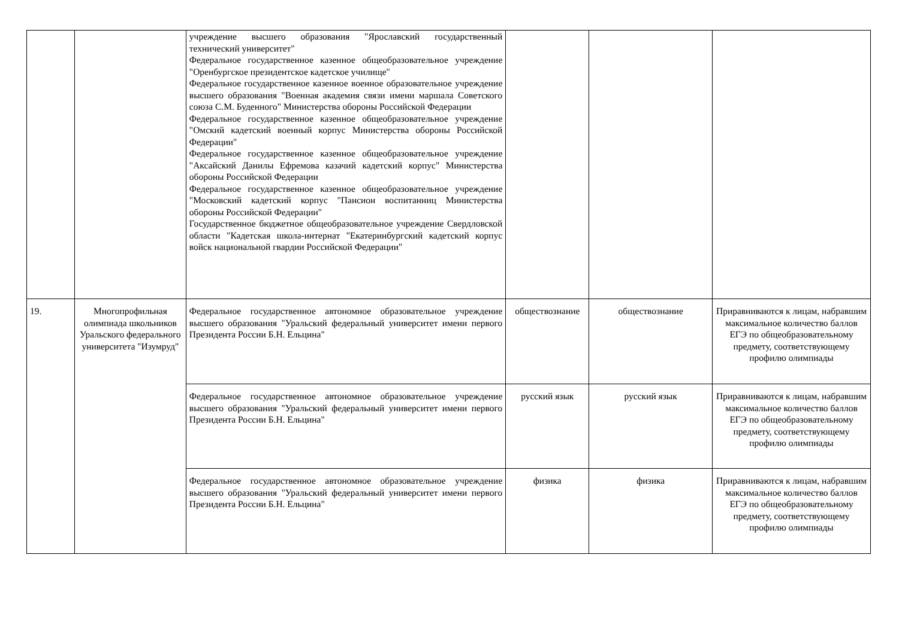| | | учреждение высшего образования "Ярославский государственный технический университет" Федеральное государственное казенное общеобразовательное учреждение "Оренбургское президентское кадетское училище" Федеральное государственное казенное военное образовательное учреждение высшего образования "Военная академия связи имени маршала Советского союза С.М. Буденного" Министерства обороны Российской Федерации Федеральное государственное казенное общеобразовательное учреждение "Омский кадетский военный корпус Министерства обороны Российской Федерации" Федеральное государственное казенное общеобразовательное учреждение "Аксайский Данилы Ефремова казачий кадетский корпус" Министерства обороны Российской Федерации Федеральное государственное казенное общеобразовательное учреждение "Московский кадетский корпус "Пансион воспитанниц Министерства обороны Российской Федерации" Государственное бюджетное общеобразовательное учреждение Свердловской области "Кадетская школа-интернат "Екатеринбургский кадетский корпус войск национальной гвардии Российской Федерации" | | | |
| 19. | Многопрофильная олимпиада школьников Уральского федерального университета "Изумруд" | Федеральное государственное автономное образовательное учреждение высшего образования "Уральский федеральный университет имени первого Президента России Б.Н. Ельцина" | обществознание | обществознание | Приравниваются к лицам, набравшим максимальное количество баллов ЕГЭ по общеобразовательному предмету, соответствующему профилю олимпиады |
| | | Федеральное государственное автономное образовательное учреждение высшего образования "Уральский федеральный университет имени первого Президента России Б.Н. Ельцина" | русский язык | русский язык | Приравниваются к лицам, набравшим максимальное количество баллов ЕГЭ по общеобразовательному предмету, соответствующему профилю олимпиады |
| | | Федеральное государственное автономное образовательное учреждение высшего образования "Уральский федеральный университет имени первого Президента России Б.Н. Ельцина" | физика | физика | Приравниваются к лицам, набравшим максимальное количество баллов ЕГЭ по общеобразовательному предмету, соответствующему профилю олимпиады |